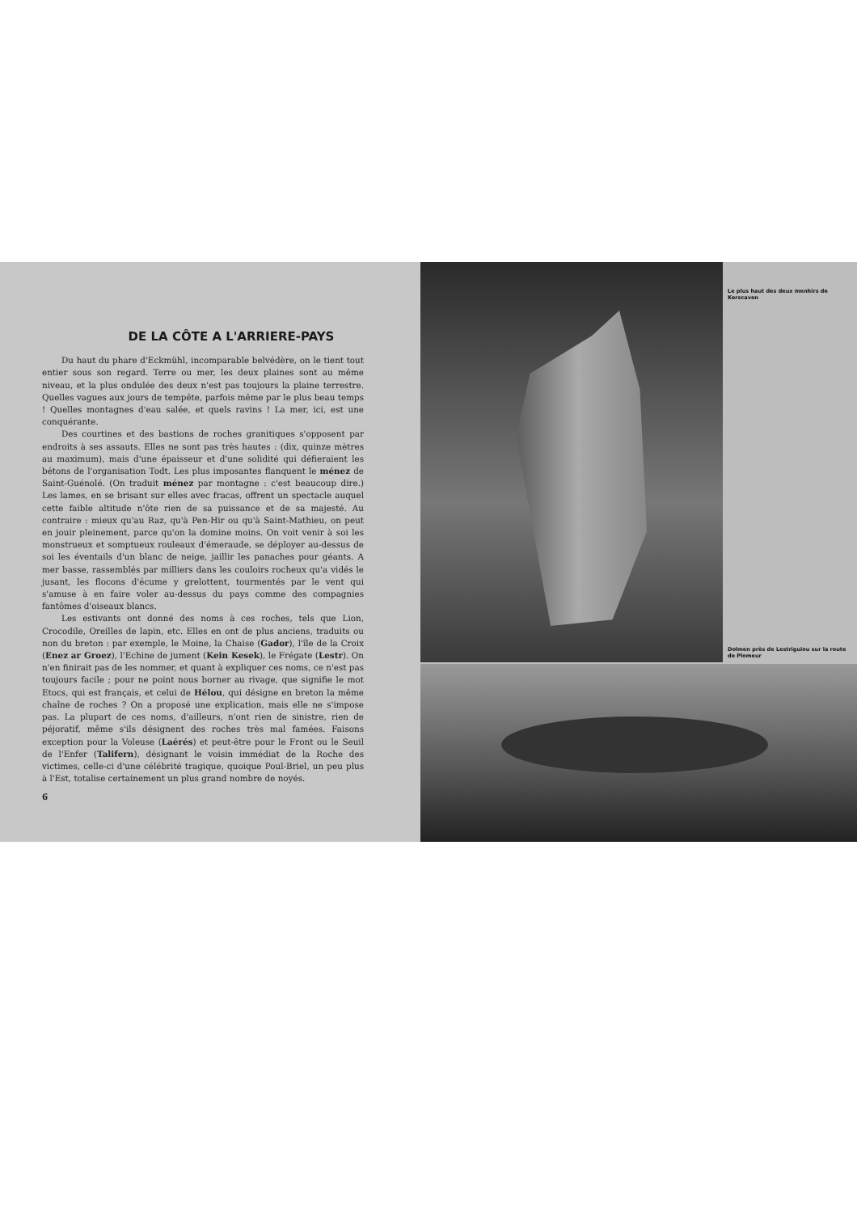DE LA CÔTE A L'ARRIERE-PAYS
Du haut du phare d'Eckmühl, incomparable belvédère, on le tient tout entier sous son regard. Terre ou mer, les deux plaines sont au même niveau, et la plus ondulée des deux n'est pas toujours la plaine terrestre. Quelles vagues aux jours de tempête, parfois même par le plus beau temps ! Quelles montagnes d'eau salée, et quels ravins ! La mer, ici, est une conquérante.
Des courtines et des bastions de roches granitiques s'opposent par endroits à ses assauts. Elles ne sont pas très hautes : (dix, quinze mètres au maximum), mais d'une épaisseur et d'une solidité qui défieraient les bétons de l'organisation Todt. Les plus imposantes flanquent le ménez de Saint-Guénolé. (On traduit ménez par montagne : c'est beaucoup dire.) Les lames, en se brisant sur elles avec fracas, offrent un spectacle auquel cette faible altitude n'ôte rien de sa puissance et de sa majesté. Au contraire : mieux qu'au Raz, qu'à Pen-Hir ou qu'à Saint-Mathieu, on peut en jouir pleinement, parce qu'on la domine moins. On voit venir à soi les monstrueux et somptueux rouleaux d'émeraude, se déployer au-dessus de soi les éventails d'un blanc de neige, jaillir les panaches pour géants. A mer basse, rassemblés par milliers dans les couloirs rocheux qu'a vidés le jusant, les flocons d'écume y grelottent, tourmentés par le vent qui s'amuse à en faire voler au-dessus du pays comme des compagnies fantômes d'oiseaux blancs.
Les estivants ont donné des noms à ces roches, tels que Lion, Crocodile, Oreilles de lapin, etc. Elles en ont de plus anciens, traduits ou non du breton : par exemple, le Moine, la Chaise (Gador), l'île de la Croix (Enez ar Groez), l'Echine de jument (Kein Kesek), le Frégate (Lestr). On n'en finirait pas de les nommer, et quant à expliquer ces noms, ce n'est pas toujours facile ; pour ne point nous borner au rivage, que signifie le mot Etocs, qui est français, et celui de Hélou, qui désigne en breton la même chaîne de roches ? On a proposé une explication, mais elle ne s'impose pas. La plupart de ces noms, d'ailleurs, n'ont rien de sinistre, rien de péjoratif, même s'ils désignent des roches très mal famées. Faisons exception pour la Voleuse (Laérés) et peut-être pour le Front ou le Seuil de l'Enfer (Talifern), désignant le voisin immédiat de la Roche des victimes, celle-ci d'une célébrité tragique, quoique Poul-Briel, un peu plus à l'Est, totalise certainement un plus grand nombre de noyés.
6
Le plus haut des deux menhirs de Kerscaven
Dolmen près de Lestriguiou sur la route de Plomeur